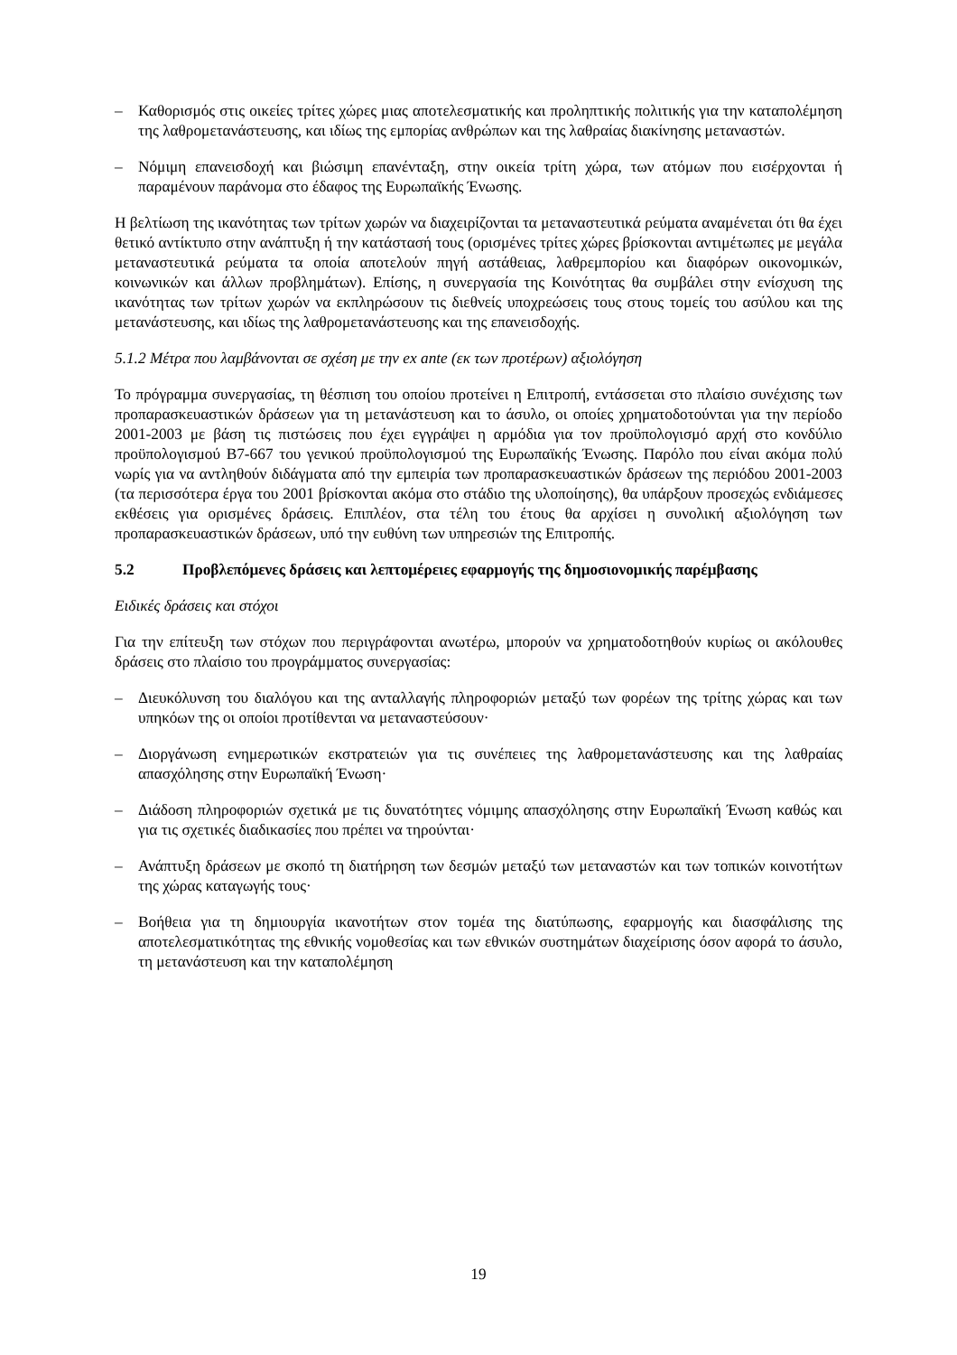– Καθορισμός στις οικείες τρίτες χώρες μιας αποτελεσματικής και προληπτικής πολιτικής για την καταπολέμηση της λαθρομετανάστευσης, και ιδίως της εμπορίας ανθρώπων και της λαθραίας διακίνησης μεταναστών.
– Νόμιμη επανεισδοχή και βιώσιμη επανένταξη, στην οικεία τρίτη χώρα, των ατόμων που εισέρχονται ή παραμένουν παράνομα στο έδαφος της Ευρωπαϊκής Ένωσης.
Η βελτίωση της ικανότητας των τρίτων χωρών να διαχειρίζονται τα μεταναστευτικά ρεύματα αναμένεται ότι θα έχει θετικό αντίκτυπο στην ανάπτυξη ή την κατάστασή τους (ορισμένες τρίτες χώρες βρίσκονται αντιμέτωπες με μεγάλα μεταναστευτικά ρεύματα τα οποία αποτελούν πηγή αστάθειας, λαθρεμπορίου και διαφόρων οικονομικών, κοινωνικών και άλλων προβλημάτων). Επίσης, η συνεργασία της Κοινότητας θα συμβάλει στην ενίσχυση της ικανότητας των τρίτων χωρών να εκπληρώσουν τις διεθνείς υποχρεώσεις τους στους τομείς του ασύλου και της μετανάστευσης, και ιδίως της λαθρομετανάστευσης και της επανεισδοχής.
5.1.2 Μέτρα που λαμβάνονται σε σχέση με την ex ante (εκ των προτέρων) αξιολόγηση
Το πρόγραμμα συνεργασίας, τη θέσπιση του οποίου προτείνει η Επιτροπή, εντάσσεται στο πλαίσιο συνέχισης των προπαρασκευαστικών δράσεων για τη μετανάστευση και το άσυλο, οι οποίες χρηματοδοτούνται για την περίοδο 2001-2003 με βάση τις πιστώσεις που έχει εγγράψει η αρμόδια για τον προϋπολογισμό αρχή στο κονδύλιο προϋπολογισμού B7-667 του γενικού προϋπολογισμού της Ευρωπαϊκής Ένωσης. Παρόλο που είναι ακόμα πολύ νωρίς για να αντληθούν διδάγματα από την εμπειρία των προπαρασκευαστικών δράσεων της περιόδου 2001-2003 (τα περισσότερα έργα του 2001 βρίσκονται ακόμα στο στάδιο της υλοποίησης), θα υπάρξουν προσεχώς ενδιάμεσες εκθέσεις για ορισμένες δράσεις. Επιπλέον, στα τέλη του έτους θα αρχίσει η συνολική αξιολόγηση των προπαρασκευαστικών δράσεων, υπό την ευθύνη των υπηρεσιών της Επιτροπής.
5.2 Προβλεπόμενες δράσεις και λεπτομέρειες εφαρμογής της δημοσιονομικής παρέμβασης
Ειδικές δράσεις και στόχοι
Για την επίτευξη των στόχων που περιγράφονται ανωτέρω, μπορούν να χρηματοδοτηθούν κυρίως οι ακόλουθες δράσεις στο πλαίσιο του προγράμματος συνεργασίας:
– Διευκόλυνση του διαλόγου και της ανταλλαγής πληροφοριών μεταξύ των φορέων της τρίτης χώρας και των υπηκόων της οι οποίοι προτίθενται να μεταναστεύσουν·
– Διοργάνωση ενημερωτικών εκστρατειών για τις συνέπειες της λαθρομετανάστευσης και της λαθραίας απασχόλησης στην Ευρωπαϊκή Ένωση·
– Διάδοση πληροφοριών σχετικά με τις δυνατότητες νόμιμης απασχόλησης στην Ευρωπαϊκή Ένωση καθώς και για τις σχετικές διαδικασίες που πρέπει να τηρούνται·
– Ανάπτυξη δράσεων με σκοπό τη διατήρηση των δεσμών μεταξύ των μεταναστών και των τοπικών κοινοτήτων της χώρας καταγωγής τους·
– Βοήθεια για τη δημιουργία ικανοτήτων στον τομέα της διατύπωσης, εφαρμογής και διασφάλισης της αποτελεσματικότητας της εθνικής νομοθεσίας και των εθνικών συστημάτων διαχείρισης όσον αφορά το άσυλο, τη μετανάστευση και την καταπολέμηση
19